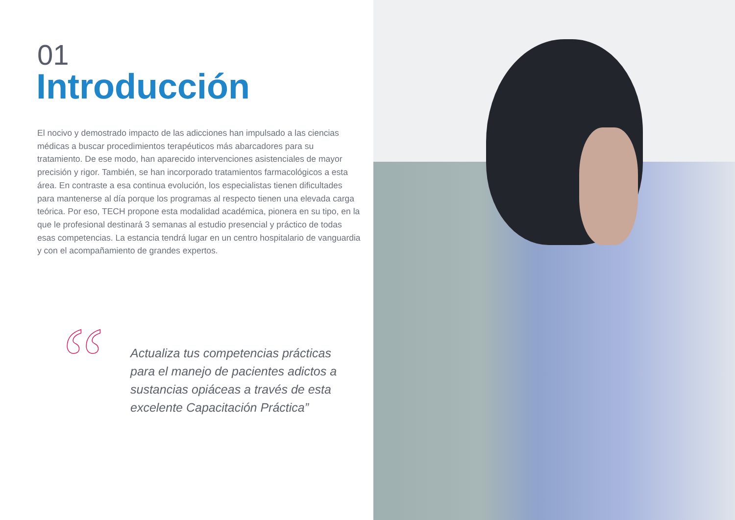01
Introducción
El nocivo y demostrado impacto de las adicciones han impulsado a las ciencias médicas a buscar procedimientos terapéuticos más abarcadores para su tratamiento. De ese modo, han aparecido intervenciones asistenciales de mayor precisión y rigor. También, se han incorporado tratamientos farmacológicos a esta área. En contraste a esa continua evolución, los especialistas tienen dificultades para mantenerse al día porque los programas al respecto tienen una elevada carga teórica. Por eso, TECH propone esta modalidad académica, pionera en su tipo, en la que le profesional destinará 3 semanas al estudio presencial y práctico de todas esas competencias. La estancia tendrá lugar en un centro hospitalario de vanguardia y con el acompañamiento de grandes expertos.
“
Actualiza tus competencias prácticas para el manejo de pacientes adictos a sustancias opiáceas a través de esta excelente Capacitación Práctica”